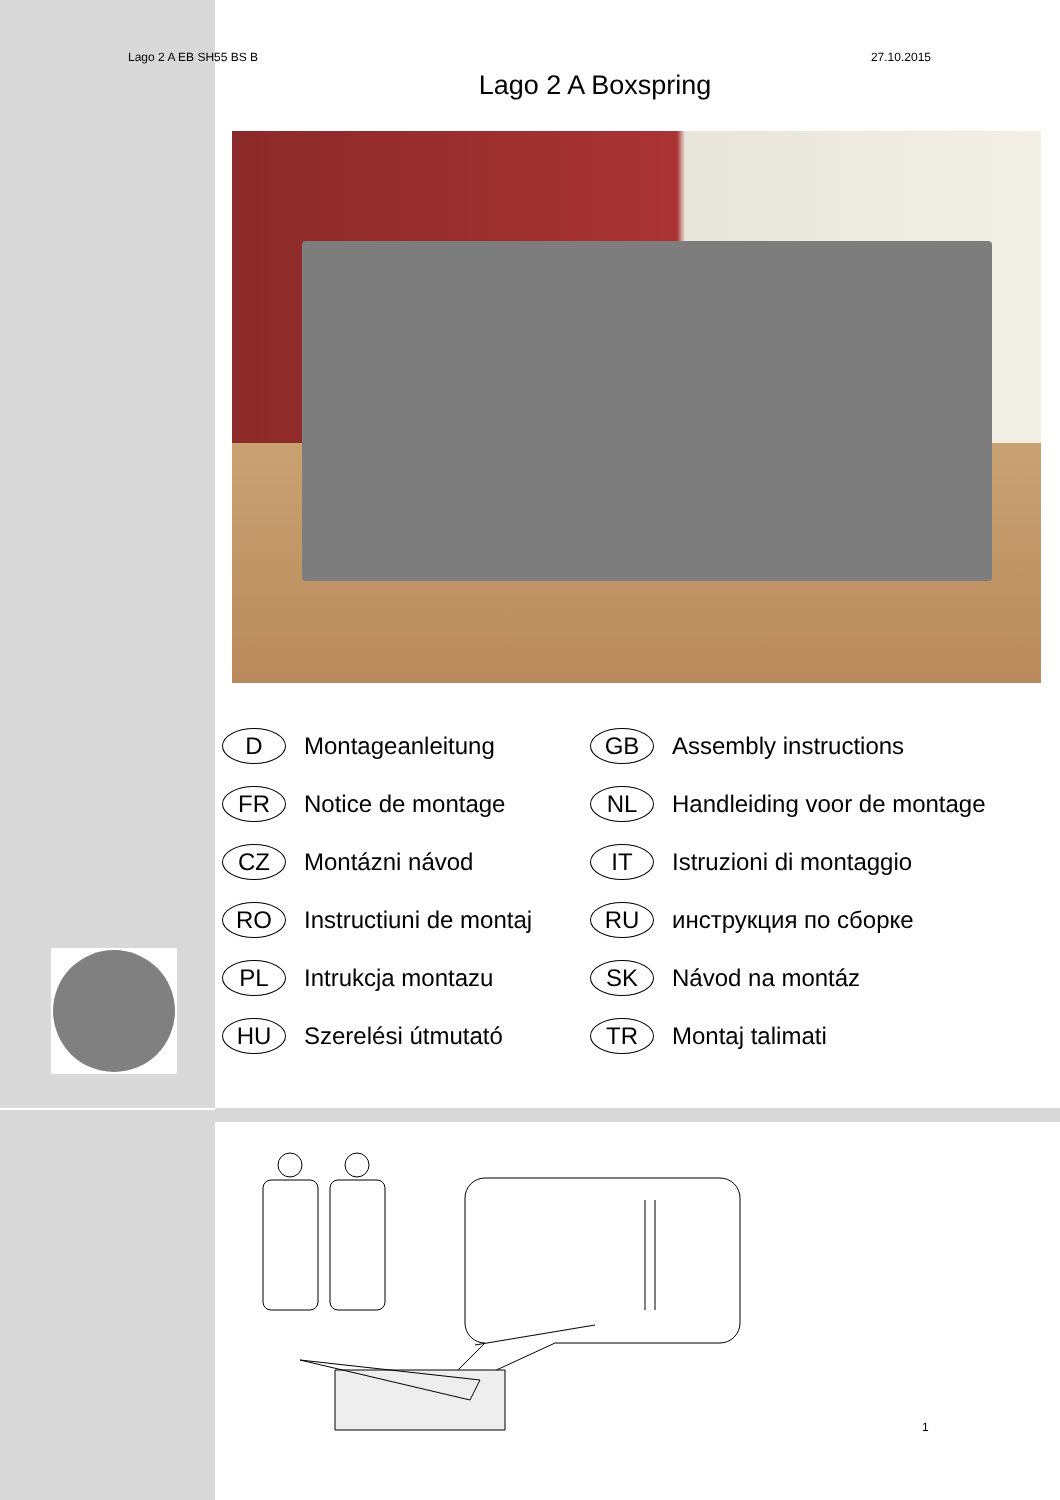Lago 2 A EB SH55 BS B 27.10.2015
Lago 2 A Boxspring
D Montageanleitung
GB Assembly instructions
FR Notice de montage
NL Handleiding voor de montage
CZ Montázni návod
IT Istruzioni di montaggio
RO Instructiuni de montaj
RU инструкция по сборке
PL Intrukcja montazu
SK Návod na montáz
HU Szerelési útmutató
TR Montaj talimati
1